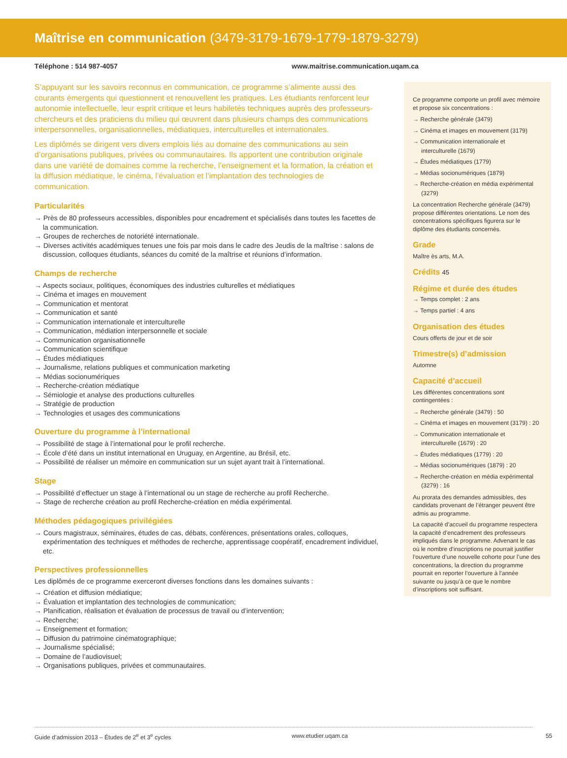Maîtrise en communication (3479-3179-1679-1779-1879-3279)
Téléphone : 514 987-4057 www.maitrise.communication.uqam.ca
S’appuyant sur les savoirs reconnus en communication, ce programme s’alimente aussi des courants émergents qui questionnent et renouvellent les pratiques. Les étudiants renforcent leur autonomie intellectuelle, leur esprit critique et leurs habiletés techniques auprès des professeurs-chercheurs et des praticiens du milieu qui œuvrent dans plusieurs champs des communications interpersonnelles, organisationnelles, médiatiques, interculturelles et internationales.
Les diplômés se dirigent vers divers emplois liés au domaine des communications au sein d’organisations publiques, privées ou communautaires. Ils apportent une contribution originale dans une variété de domaines comme la recherche, l’enseignement et la formation, la création et la diffusion médiatique, le cinéma, l’évaluation et l’implantation des technologies de communication.
Particularités
→ Près de 80 professeurs accessibles, disponibles pour encadrement et spécialisés dans toutes les facettes de la communication.
→ Groupes de recherches de notoriété internationale.
→ Diverses activités académiques tenues une fois par mois dans le cadre des Jeudis de la maîtrise : salons de discussion, colloques étudiants, séances du comité de la maîtrise et réunions d’information.
Champs de recherche
→ Aspects sociaux, politiques, économiques des industries culturelles et médiatiques
→ Cinéma et images en mouvement
→ Communication et mentorat
→ Communication et santé
→ Communication internationale et interculturelle
→ Communication, médiation interpersonnelle et sociale
→ Communication organisationnelle
→ Communication scientifique
→ Études médiatiques
→ Journalisme, relations publiques et communication marketing
→ Médias socionumériques
→ Recherche-création médiatique
→ Sémiologie et analyse des productions culturelles
→ Stratégie de production
→ Technologies et usages des communications
Ouverture du programme à l’international
→ Possibilité de stage à l’international pour le profil recherche.
→ École d’été dans un institut international en Uruguay, en Argentine, au Brésil, etc.
→ Possibilité de réaliser un mémoire en communication sur un sujet ayant trait à l’international.
Stage
→ Possibilité d’effectuer un stage à l’international ou un stage de recherche au profil Recherche.
→ Stage de recherche création au profil Recherche-création en média expérimental.
Méthodes pédagogiques privilégiées
→ Cours magistraux, séminaires, études de cas, débats, conférences, présentations orales, colloques, expérimentation des techniques et méthodes de recherche, apprentissage coopératif, encadrement individuel, etc.
Perspectives professionnelles
Les diplômés de ce programme exerceront diverses fonctions dans les domaines suivants :
→ Création et diffusion médiatique;
→ Évaluation et implantation des technologies de communication;
→ Planification, réalisation et évaluation de processus de travail ou d’intervention;
→ Recherche;
→ Enseignement et formation;
→ Diffusion du patrimoine cinématographique;
→ Journalisme spécialisé;
→ Domaine de l’audiovisuel;
→ Organisations publiques, privées et communautaires.
Ce programme comporte un profil avec mémoire et propose six concentrations :
→ Recherche générale (3479)
→ Cinéma et images en mouvement (3179)
→ Communication internationale et interculturelle (1679)
→ Études médiatiques (1779)
→ Médias socionumériques (1879)
→ Recherche-création en média expérimental (3279)
La concentration Recherche générale (3479) propose différentes orientations. Le nom des concentrations spécifiques figurera sur le diplôme des étudiants concernés.
Grade
Maître ès arts, M.A.
Crédits 45
Régime et durée des études
→ Temps complet : 2 ans
→ Temps partiel : 4 ans
Organisation des études
Cours offerts de jour et de soir
Trimestre(s) d’admission
Automne
Capacité d’accueil
Les différentes concentrations sont contingentées :
→ Recherche générale (3479) : 50
→ Cinéma et images en mouvement (3179) : 20
→ Communication internationale et interculturelle (1679) : 20
→ Études médiatiques (1779) : 20
→ Médias socionumériques (1879) : 20
→ Recherche-création en média expérimental (3279) : 16
Au prorata des demandes admissibles, des candidats provenant de l’étranger peuvent être admis au programme.
La capacité d’accueil du programme respectera la capacité d’encadrement des professeurs impliqués dans le programme. Advenant le cas où le nombre d’inscriptions ne pourrait justifier l’ouverture d’une nouvelle cohorte pour l’une des concentrations, la direction du programme pourrait en reporter l’ouverture à l’année suivante ou jusqu’à ce que le nombre d’inscriptions soit suffisant.
Guide d’admission 2013 – Études de 2<sup>e</sup> et 3<sup>e</sup> cycles www.etudier.uqam.ca 55